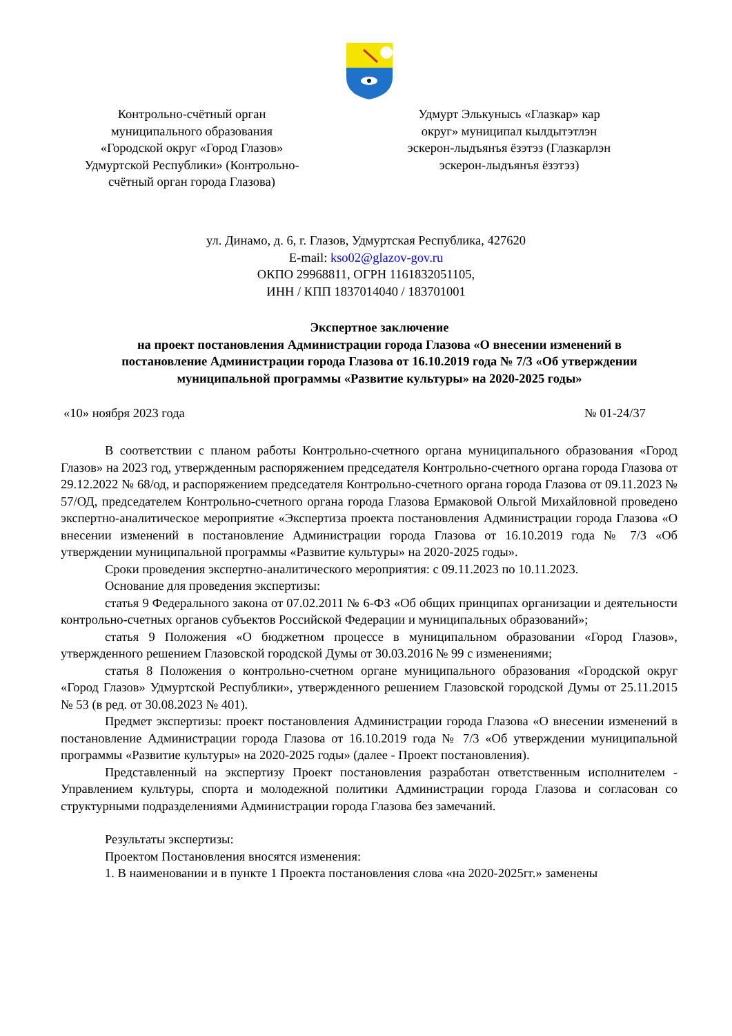Контрольно-счётный орган муниципального образования «Городской округ «Город Глазов» Удмуртской Республики» (Контрольно-счётный орган города Глазова)
Удмурт Элькунысь «Глазкар» кар округ» муниципал кылдытэтлэн эскерон-лыдъянъя ёзэтэз (Глазкарлэн эскерон-лыдъянъя ёзэтэз)
ул. Динамо, д. 6, г. Глазов, Удмуртская Республика, 427620
E-mail: kso02@glazov-gov.ru
ОКПО 29968811, ОГРН 1161832051105,
ИНН / КПП 1837014040 / 183701001
Экспертное заключение
на проект постановления Администрации города Глазова «О внесении изменений в постановление Администрации города Глазова от 16.10.2019 года № 7/3 «Об утверждении муниципальной программы «Развитие культуры» на 2020-2025 годы»
«10» ноября 2023 года № 01-24/37
В соответствии с планом работы Контрольно-счетного органа муниципального образования «Город Глазов» на 2023 год, утвержденным распоряжением председателя Контрольно-счетного органа города Глазова от 29.12.2022 № 68/од, и распоряжением председателя Контрольно-счетного органа города Глазова от 09.11.2023 № 57/ОД, председателем Контрольно-счетного органа города Глазова Ермаковой Ольгой Михайловной проведено экспертно-аналитическое мероприятие «Экспертиза проекта постановления Администрации города Глазова «О внесении изменений в постановление Администрации города Глазова от 16.10.2019 года № 7/3 «Об утверждении муниципальной программы «Развитие культуры» на 2020-2025 годы».
Сроки проведения экспертно-аналитического мероприятия: с 09.11.2023 по 10.11.2023.
Основание для проведения экспертизы:
статья 9 Федерального закона от 07.02.2011 № 6-ФЗ «Об общих принципах организации и деятельности контрольно-счетных органов субъектов Российской Федерации и муниципальных образований»;
статья 9 Положения «О бюджетном процессе в муниципальном образовании «Город Глазов», утвержденного решением Глазовской городской Думы от 30.03.2016 № 99 с изменениями;
статья 8 Положения о контрольно-счетном органе муниципального образования «Городской округ «Город Глазов» Удмуртской Республики», утвержденного решением Глазовской городской Думы от 25.11.2015 № 53 (в ред. от 30.08.2023 № 401).
Предмет экспертизы: проект постановления Администрации города Глазова «О внесении изменений в постановление Администрации города Глазова от 16.10.2019 года № 7/3 «Об утверждении муниципальной программы «Развитие культуры» на 2020-2025 годы» (далее - Проект постановления).
Представленный на экспертизу Проект постановления разработан ответственным исполнителем - Управлением культуры, спорта и молодежной политики Администрации города Глазова и согласован со структурными подразделениями Администрации города Глазова без замечаний.
Результаты экспертизы:
Проектом Постановления вносятся изменения:
1. В наименовании и в пункте 1 Проекта постановления слова «на 2020-2025гг.» заменены